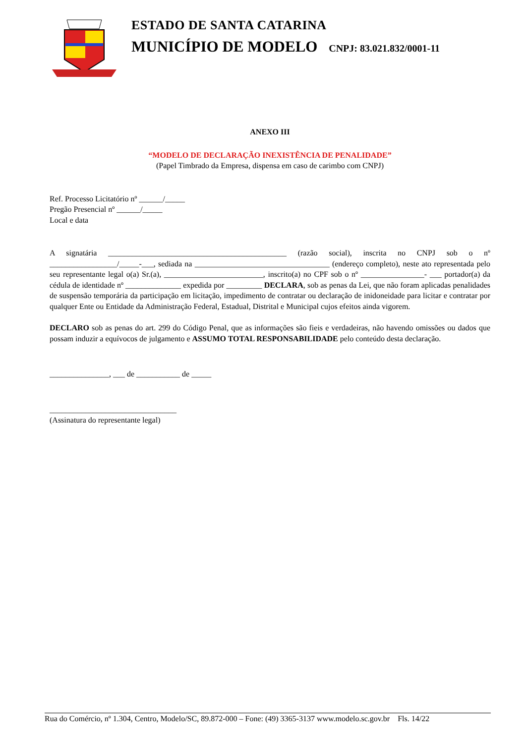ESTADO DE SANTA CATARINA
MUNICÍPIO DE MODELO CNPJ: 83.021.832/0001-11
ANEXO III
“MODELO DE DECLARAÇÃO INEXISTÊNCIA DE PENALIDADE”
(Papel Timbrado da Empresa, dispensa em caso de carimbo com CNPJ)
Ref. Processo Licitatório nº ______/_____
Pregão Presencial nº ______/_____
Local e data
A signatária _____________________________________________ (razão social), inscrita no CNPJ sob o nº _________________/_____-___, sediada na __________________________________ (endereço completo), neste ato representada pelo seu representante legal o(a) Sr.(a), _________________________, inscrito(a) no CPF sob o nº ________________- ___ portador(a) da cédula de identidade nº ______________ expedida por _________ DECLARA, sob as penas da Lei, que não foram aplicadas penalidades de suspensão temporária da participação em licitação, impedimento de contratar ou declaração de inidoneidade para licitar e contratar por qualquer Ente ou Entidade da Administração Federal, Estadual, Distrital e Municipal cujos efeitos ainda vigorem.
DECLARO sob as penas do art. 299 do Código Penal, que as informações são fieis e verdadeiras, não havendo omissões ou dados que possam induzir a equívocos de julgamento e ASSUMO TOTAL RESPONSABILIDADE pelo conteúdo desta declaração.
_______________, ___ de ___________ de _____
________________________________
(Assinatura do representante legal)
Rua do Comércio, nº 1.304, Centro, Modelo/SC, 89.872-000 – Fone: (49) 3365-3137 www.modelo.sc.gov.br Fls. 14/22